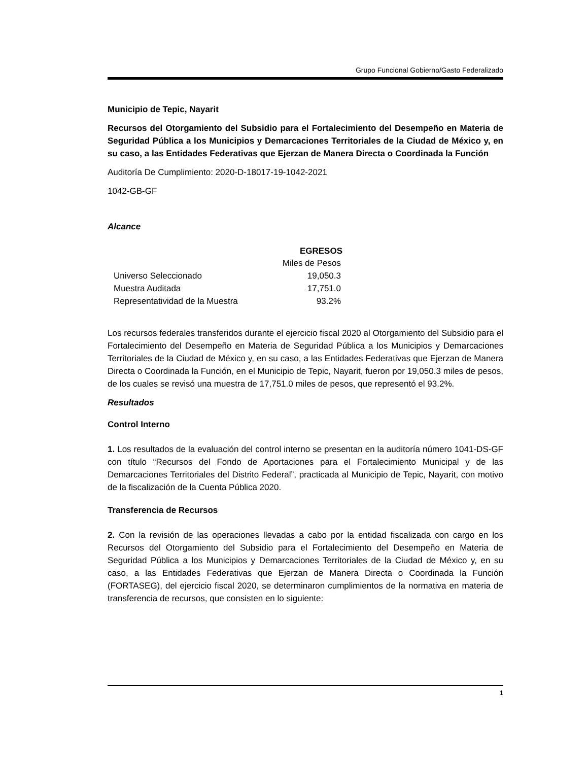Grupo Funcional Gobierno/Gasto Federalizado
Municipio de Tepic, Nayarit
Recursos del Otorgamiento del Subsidio para el Fortalecimiento del Desempeño en Materia de Seguridad Pública a los Municipios y Demarcaciones Territoriales de la Ciudad de México y, en su caso, a las Entidades Federativas que Ejerzan de Manera Directa o Coordinada la Función
Auditoría De Cumplimiento: 2020-D-18017-19-1042-2021
1042-GB-GF
Alcance
| | EGRESOS |
| | Miles de Pesos |
| Universo Seleccionado | 19,050.3 |
| Muestra Auditada | 17,751.0 |
| Representatividad de la Muestra | 93.2% |
Los recursos federales transferidos durante el ejercicio fiscal 2020 al Otorgamiento del Subsidio para el Fortalecimiento del Desempeño en Materia de Seguridad Pública a los Municipios y Demarcaciones Territoriales de la Ciudad de México y, en su caso, a las Entidades Federativas que Ejerzan de Manera Directa o Coordinada la Función, en el Municipio de Tepic, Nayarit, fueron por 19,050.3 miles de pesos, de los cuales se revisó una muestra de 17,751.0 miles de pesos, que representó el 93.2%.
Resultados
Control Interno
1. Los resultados de la evaluación del control interno se presentan en la auditoría número 1041-DS-GF con título “Recursos del Fondo de Aportaciones para el Fortalecimiento Municipal y de las Demarcaciones Territoriales del Distrito Federal”, practicada al Municipio de Tepic, Nayarit, con motivo de la fiscalización de la Cuenta Pública 2020.
Transferencia de Recursos
2. Con la revisión de las operaciones llevadas a cabo por la entidad fiscalizada con cargo en los Recursos del Otorgamiento del Subsidio para el Fortalecimiento del Desempeño en Materia de Seguridad Pública a los Municipios y Demarcaciones Territoriales de la Ciudad de México y, en su caso, a las Entidades Federativas que Ejerzan de Manera Directa o Coordinada la Función (FORTASEG), del ejercicio fiscal 2020, se determinaron cumplimientos de la normativa en materia de transferencia de recursos, que consisten en lo siguiente:
1